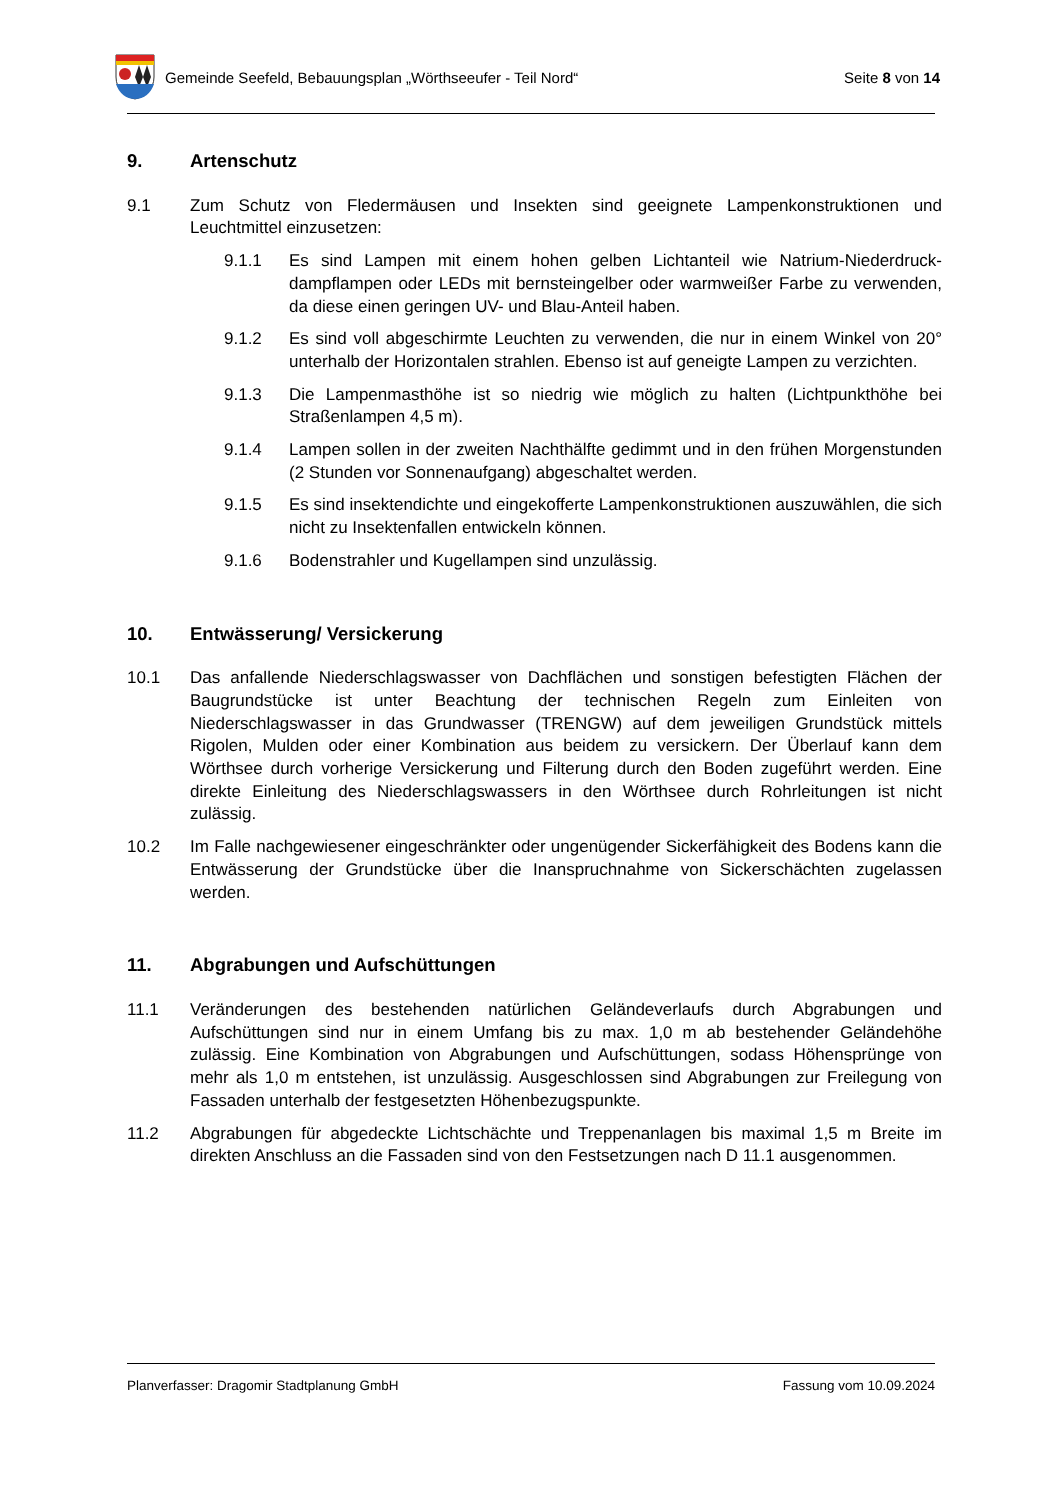Gemeinde Seefeld, Bebauungsplan „Wörthseeufer - Teil Nord“
Seite 8 von 14
9. Artenschutz
9.1 Zum Schutz von Fledermäusen und Insekten sind geeignete Lampenkonstruktionen und Leuchtmittel einzusetzen:
9.1.1 Es sind Lampen mit einem hohen gelben Lichtanteil wie Natrium-Niederdruck-dampflampen oder LEDs mit bernsteingelber oder warmweißer Farbe zu verwenden, da diese einen geringen UV- und Blau-Anteil haben.
9.1.2 Es sind voll abgeschirmte Leuchten zu verwenden, die nur in einem Winkel von 20° unterhalb der Horizontalen strahlen. Ebenso ist auf geneigte Lampen zu verzichten.
9.1.3 Die Lampenmasthöhe ist so niedrig wie möglich zu halten (Lichtpunkthöhe bei Straßenlampen 4,5 m).
9.1.4 Lampen sollen in der zweiten Nachthälfte gedimmt und in den frühen Morgenstunden (2 Stunden vor Sonnenaufgang) abgeschaltet werden.
9.1.5 Es sind insektendichte und eingekofferte Lampenkonstruktionen auszuwählen, die sich nicht zu Insektenfallen entwickeln können.
9.1.6 Bodenstrahler und Kugellampen sind unzulässig.
10. Entwässerung/ Versickerung
10.1 Das anfallende Niederschlagswasser von Dachflächen und sonstigen befestigten Flächen der Baugrundstücke ist unter Beachtung der technischen Regeln zum Einleiten von Niederschlagswasser in das Grundwasser (TRENGW) auf dem jeweiligen Grundstück mittels Rigolen, Mulden oder einer Kombination aus beidem zu versickern. Der Überlauf kann dem Wörthsee durch vorherige Versickerung und Filterung durch den Boden zugeführt werden. Eine direkte Einleitung des Niederschlagswassers in den Wörthsee durch Rohrleitungen ist nicht zulässig.
10.2 Im Falle nachgewiesener eingeschränkter oder ungenügender Sickerfähigkeit des Bodens kann die Entwässerung der Grundstücke über die Inanspruchnahme von Sickerschächten zugelassen werden.
11. Abgrabungen und Aufschüttungen
11.1 Veränderungen des bestehenden natürlichen Geländeverlaufs durch Abgrabungen und Aufschüttungen sind nur in einem Umfang bis zu max. 1,0 m ab bestehender Geländehöhe zulässig. Eine Kombination von Abgrabungen und Aufschüttungen, sodass Höhensprünge von mehr als 1,0 m entstehen, ist unzulässig. Ausgeschlossen sind Abgrabungen zur Freilegung von Fassaden unterhalb der festgesetzten Höhenbezugspunkte.
11.2 Abgrabungen für abgedeckte Lichtschächte und Treppenanlagen bis maximal 1,5 m Breite im direkten Anschluss an die Fassaden sind von den Festsetzungen nach D 11.1 ausgenommen.
Planverfasser: Dragomir Stadtplanung GmbH Fassung vom 10.09.2024